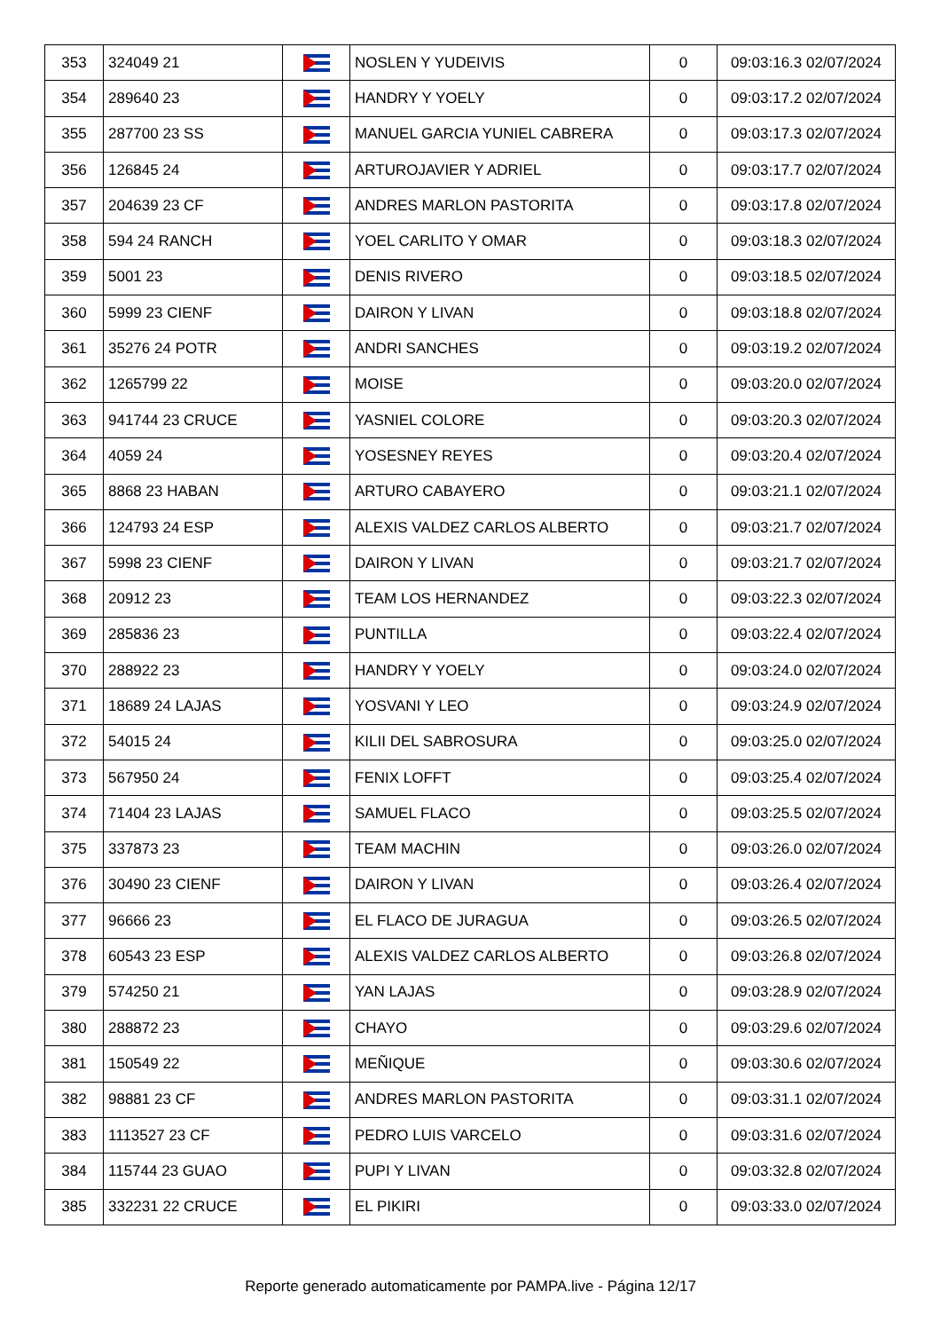| 353 | 324049 21 | | NOSLEN Y YUDEIVIS | 0 | 09:03:16.3 02/07/2024 |
| 354 | 289640 23 | | HANDRY Y YOELY | 0 | 09:03:17.2 02/07/2024 |
| 355 | 287700 23 SS | | MANUEL GARCIA YUNIEL CABRERA | 0 | 09:03:17.3 02/07/2024 |
| 356 | 126845 24 | | ARTUROJAVIER Y ADRIEL | 0 | 09:03:17.7 02/07/2024 |
| 357 | 204639 23 CF | | ANDRES MARLON PASTORITA | 0 | 09:03:17.8 02/07/2024 |
| 358 | 594 24 RANCH | | YOEL CARLITO Y OMAR | 0 | 09:03:18.3 02/07/2024 |
| 359 | 5001 23 | | DENIS RIVERO | 0 | 09:03:18.5 02/07/2024 |
| 360 | 5999 23 CIENF | | DAIRON Y LIVAN | 0 | 09:03:18.8 02/07/2024 |
| 361 | 35276 24 POTR | | ANDRI SANCHES | 0 | 09:03:19.2 02/07/2024 |
| 362 | 1265799 22 | | MOISE | 0 | 09:03:20.0 02/07/2024 |
| 363 | 941744 23 CRUCE | | YASNIEL COLORE | 0 | 09:03:20.3 02/07/2024 |
| 364 | 4059 24 | | YOSESNEY REYES | 0 | 09:03:20.4 02/07/2024 |
| 365 | 8868 23 HABAN | | ARTURO CABAYERO | 0 | 09:03:21.1 02/07/2024 |
| 366 | 124793 24 ESP | | ALEXIS VALDEZ CARLOS ALBERTO | 0 | 09:03:21.7 02/07/2024 |
| 367 | 5998 23 CIENF | | DAIRON Y LIVAN | 0 | 09:03:21.7 02/07/2024 |
| 368 | 20912 23 | | TEAM LOS HERNANDEZ | 0 | 09:03:22.3 02/07/2024 |
| 369 | 285836 23 | | PUNTILLA | 0 | 09:03:22.4 02/07/2024 |
| 370 | 288922 23 | | HANDRY Y YOELY | 0 | 09:03:24.0 02/07/2024 |
| 371 | 18689 24 LAJAS | | YOSVANI Y LEO | 0 | 09:03:24.9 02/07/2024 |
| 372 | 54015 24 | | KILII DEL SABROSURA | 0 | 09:03:25.0 02/07/2024 |
| 373 | 567950 24 | | FENIX LOFFT | 0 | 09:03:25.4 02/07/2024 |
| 374 | 71404 23 LAJAS | | SAMUEL FLACO | 0 | 09:03:25.5 02/07/2024 |
| 375 | 337873 23 | | TEAM MACHIN | 0 | 09:03:26.0 02/07/2024 |
| 376 | 30490 23 CIENF | | DAIRON Y LIVAN | 0 | 09:03:26.4 02/07/2024 |
| 377 | 96666 23 | | EL FLACO DE JURAGUA | 0 | 09:03:26.5 02/07/2024 |
| 378 | 60543 23 ESP | | ALEXIS VALDEZ CARLOS ALBERTO | 0 | 09:03:26.8 02/07/2024 |
| 379 | 574250 21 | | YAN LAJAS | 0 | 09:03:28.9 02/07/2024 |
| 380 | 288872 23 | | CHAYO | 0 | 09:03:29.6 02/07/2024 |
| 381 | 150549 22 | | MEÑIQUE | 0 | 09:03:30.6 02/07/2024 |
| 382 | 98881 23 CF | | ANDRES MARLON PASTORITA | 0 | 09:03:31.1 02/07/2024 |
| 383 | 1113527 23 CF | | PEDRO LUIS VARCELO | 0 | 09:03:31.6 02/07/2024 |
| 384 | 115744 23 GUAO | | PUPI Y LIVAN | 0 | 09:03:32.8 02/07/2024 |
| 385 | 332231 22 CRUCE | | EL PIKIRI | 0 | 09:03:33.0 02/07/2024 |
Reporte generado automaticamente por PAMPA.live - Página 12/17